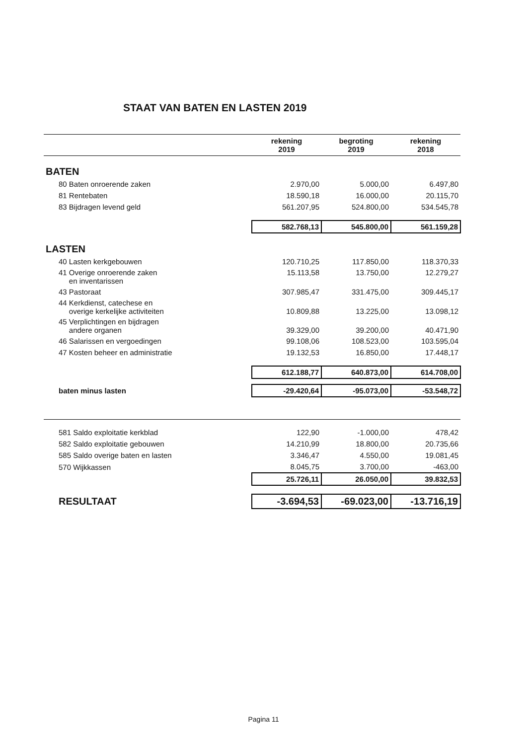STAAT VAN BATEN EN LASTEN 2019
| | rekening 2019 | begroting 2019 | rekening 2018 |
| --- | --- | --- | --- |
| BATEN | | | |
| 80 Baten onroerende zaken | 2.970,00 | 5.000,00 | 6.497,80 |
| 81 Rentebaten | 18.590,18 | 16.000,00 | 20.115,70 |
| 83 Bijdragen levend geld | 561.207,95 | 524.800,00 | 534.545,78 |
| | 582.768,13 | 545.800,00 | 561.159,28 |
| LASTEN | | | |
| 40 Lasten kerkgebouwen | 120.710,25 | 117.850,00 | 118.370,33 |
| 41 Overige onroerende zaken en inventarissen | 15.113,58 | 13.750,00 | 12.279,27 |
| 43 Pastoraat | 307.985,47 | 331.475,00 | 309.445,17 |
| 44 Kerkdienst, catechese en overige kerkelijke activiteiten | 10.809,88 | 13.225,00 | 13.098,12 |
| 45 Verplichtingen en bijdragen andere organen | 39.329,00 | 39.200,00 | 40.471,90 |
| 46 Salarissen en vergoedingen | 99.108,06 | 108.523,00 | 103.595,04 |
| 47 Kosten beheer en administratie | 19.132,53 | 16.850,00 | 17.448,17 |
| | 612.188,77 | 640.873,00 | 614.708,00 |
| baten minus lasten | -29.420,64 | -95.073,00 | -53.548,72 |
| 581 Saldo exploitatie kerkblad | 122,90 | -1.000,00 | 478,42 |
| 582 Saldo exploitatie gebouwen | 14.210,99 | 18.800,00 | 20.735,66 |
| 585 Saldo overige baten en lasten | 3.346,47 | 4.550,00 | 19.081,45 |
| 570 Wijkkassen | 8.045,75 | 3.700,00 | -463,00 |
| | 25.726,11 | 26.050,00 | 39.832,53 |
| RESULTAAT | -3.694,53 | -69.023,00 | -13.716,19 |
Pagina 11